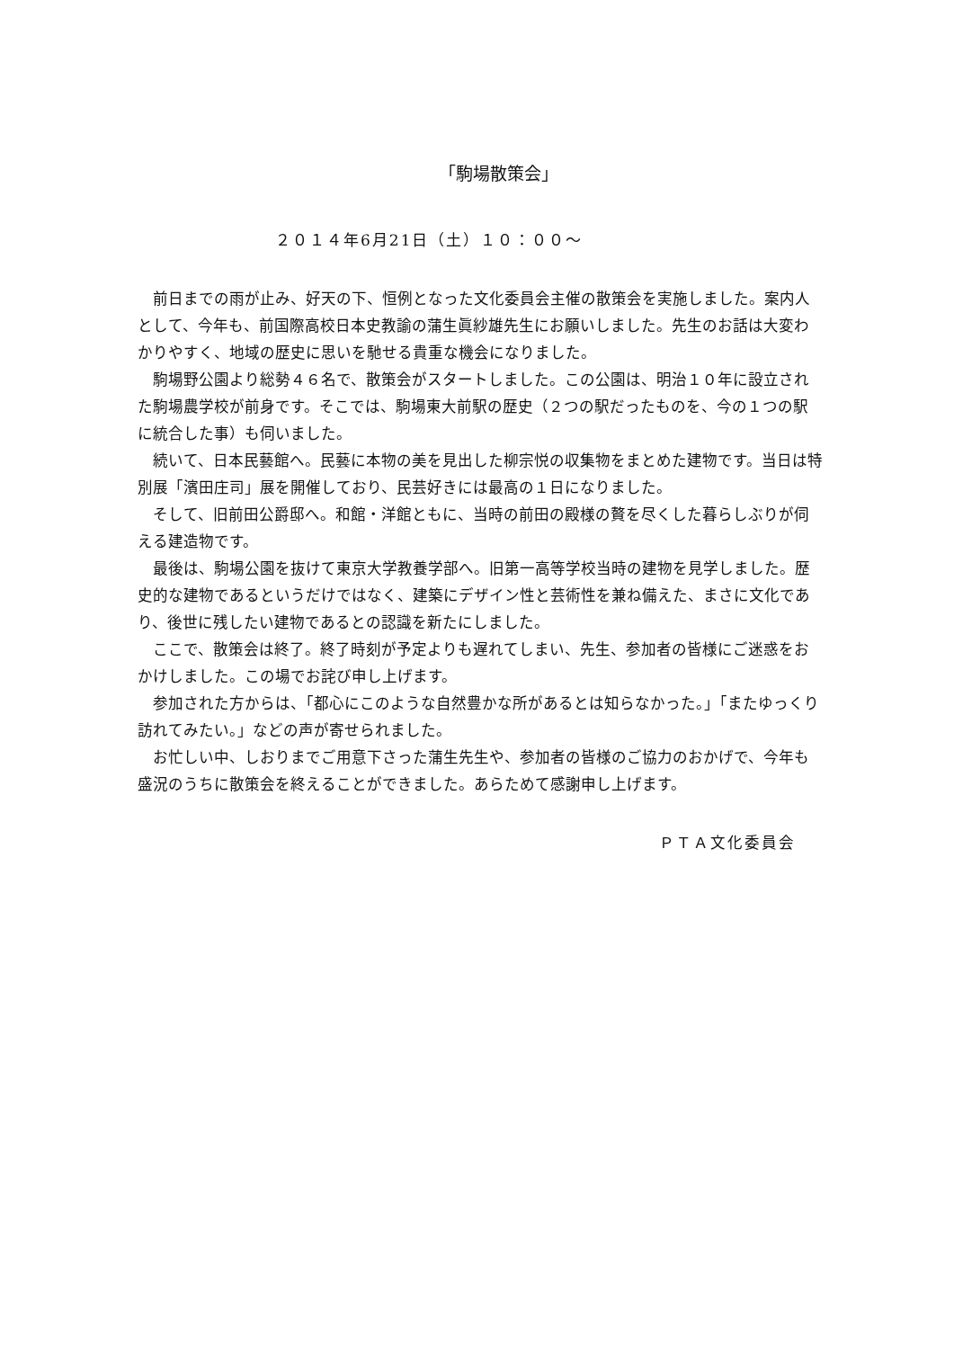「駒場散策会」
２０１４年6月21日（土）１０：００～
前日までの雨が止み、好天の下、恒例となった文化委員会主催の散策会を実施しました。案内人として、今年も、前国際高校日本史教諭の蒲生眞紗雄先生にお願いしました。先生のお話は大変わかりやすく、地域の歴史に思いを馳せる貴重な機会になりました。
駒場野公園より総勢４６名で、散策会がスタートしました。この公園は、明治１０年に設立された駒場農学校が前身です。そこでは、駒場東大前駅の歴史（２つの駅だったものを、今の１つの駅に統合した事）も伺いました。
続いて、日本民藝館へ。民藝に本物の美を見出した柳宗悦の収集物をまとめた建物です。当日は特別展「濱田庄司」展を開催しており、民芸好きには最高の１日になりました。
そして、旧前田公爵邸へ。和館・洋館ともに、当時の前田の殿様の贅を尽くした暮らしぶりが伺える建造物です。
最後は、駒場公園を抜けて東京大学教養学部へ。旧第一高等学校当時の建物を見学しました。歴史的な建物であるというだけではなく、建築にデザイン性と芸術性を兼ね備えた、まさに文化であり、後世に残したい建物であるとの認識を新たにしました。
ここで、散策会は終了。終了時刻が予定よりも遅れてしまい、先生、参加者の皆様にご迷惑をおかけしました。この場でお詫び申し上げます。
参加された方からは、「都心にこのような自然豊かな所があるとは知らなかった。」「またゆっくり訪れてみたい。」などの声が寄せられました。
お忙しい中、しおりまでご用意下さった蒲生先生や、参加者の皆様のご協力のおかげで、今年も盛況のうちに散策会を終えることができました。あらためて感謝申し上げます。
ＰＴＡ文化委員会